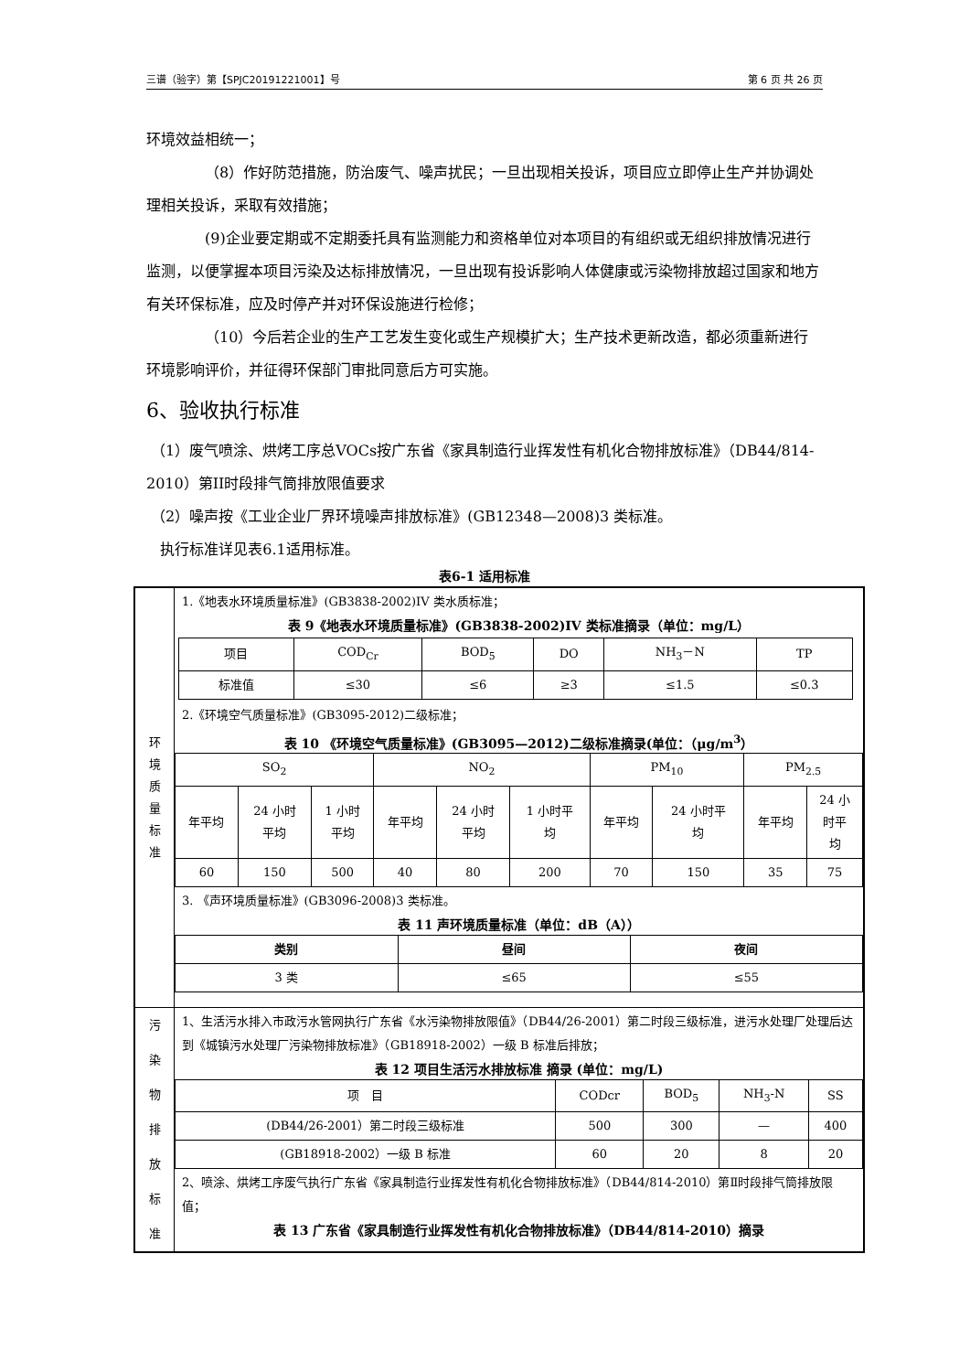三谱（验字）第【SPJC20191221001】号 第 6 页 共 26 页
环境效益相统一；
（8）作好防范措施，防治废气、噪声扰民；一旦出现相关投诉，项目应立即停止生产并协调处理相关投诉，采取有效措施；
(9)企业要定期或不定期委托具有监测能力和资格单位对本项目的有组织或无组织排放情况进行监测，以便掌握本项目污染及达标排放情况，一旦出现有投诉影响人体健康或污染物排放超过国家和地方有关环保标准，应及时停产并对环保设施进行检修；
（10）今后若企业的生产工艺发生变化或生产规模扩大；生产技术更新改造，都必须重新进行环境影响评价，并征得环保部门审批同意后方可实施。
6、验收执行标准
（1）废气喷涂、烘烤工序总VOCs按广东省《家具制造行业挥发性有机化合物排放标准》（DB44/814-2010）第II时段排气筒排放限值要求
（2）噪声按《工业企业厂界环境噪声排放标准》(GB12348—2008)3 类标准。
执行标准详见表6.1适用标准。
表6-1 适用标准
| 环 境 质 量 标 准 | 1.《地表水环境质量标准》(GB3838-2002)IV 类水质标准； 表 9《地表水环境质量标准》(GB3838-2002)IV 类标准摘录（单位：mg/L） / 项目 / COD<sub>Cr</sub> / BOD<sub>5</sub> / DO / NH<sub>3</sub>－N / TP / / 标准值 / ≤30 / ≤6 / ≥3 / ≤1.5 / ≤0.3 / 2.《环境空气质量标准》(GB3095-2012)二级标准； 表 10 《环境空气质量标准》(GB3095—2012)二级标准摘录(单位：（μg/m<sup>3</sup>） / SO<sub>2</sub> / / / NO<sub>2</sub> / / / PM<sub>10</sub> / / PM<sub>2.5</sub> / / / 年平均 / 24 小时 平均 / 1 小时 平均 / 年平均 / 24 小时 平均 / 1 小时平 均 / 年平均 / 24 小时平 均 / 年平均 / 24 小 时平 均 / / 60 / 150 / 500 / 40 / 80 / 200 / 70 / 150 / 35 / 75 / 3. 《声环境质量标准》(GB3096-2008)3 类标准。 表 11 声环境质量标准（单位：dB（A）） / 类别 / 昼间 / 夜间 / / 3 类 / ≤65 / ≤55 / |
| 污 染 物 排 放 标 准 | 1、生活污水排入市政污水管网执行广东省《水污染物排放限值》（DB44/26-2001）第二时段三级标准，进污水处理厂处理后达到《城镇污水处理厂污染物排放标准》（GB18918-2002）一级 B 标准后排放； 表 12 项目生活污水排放标准 摘录 (单位：mg/L) / 项 目 / CODcr / BOD<sub>5</sub> / NH<sub>3</sub>-N / SS / / (DB44/26-2001）第二时段三级标准 / 500 / 300 / — / 400 / / (GB18918-2002）一级 B 标准 / 60 / 20 / 8 / 20 / 2、喷涂、烘烤工序废气执行广东省《家具制造行业挥发性有机化合物排放标准》（DB44/814-2010）第Ⅱ时段排气筒排放限值； 表 13 广东省《家具制造行业挥发性有机化合物排放标准》（DB44/814-2010）摘录 |